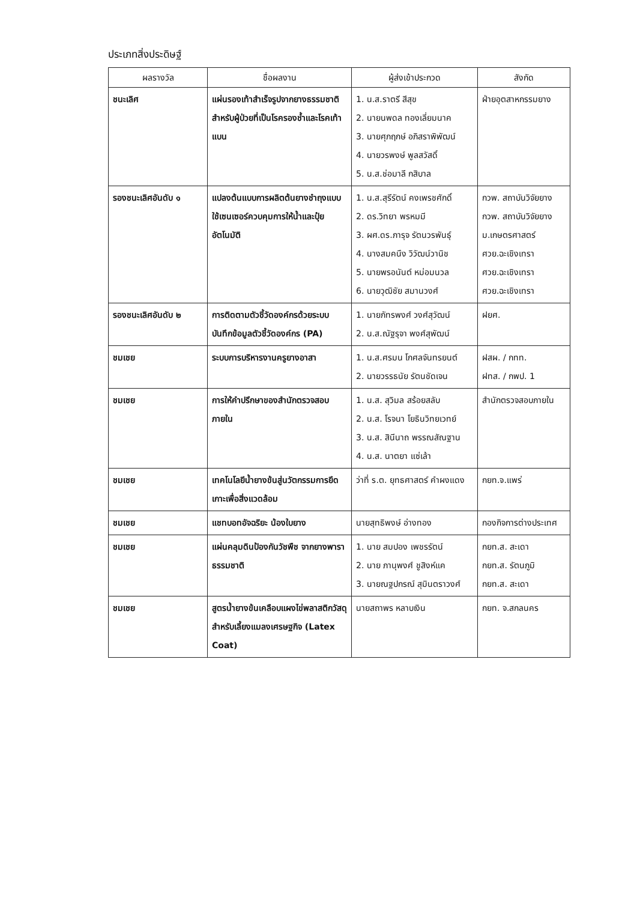ประเภทสิ่งประดิษฐ์
| ผลรางวัล | ชื่อผลงาน | ผู้ส่งเข้าประกวด | สังกัด |
| --- | --- | --- | --- |
| ชนะเลิศ | แผ่นรองเท้าสำเร็จรูปจากยางธรรมชาติสำหรับผู้ป่วยที่เป็นโรครองช้ำและโรคเท้าแบน | 1. น.ส.ราตรี สีสุข 2. นายนพดล ทองเลี่ยมนาค 3. นายศุภฤกษ์ อภิสราพิพัฒน์ 4. นายวรพงษ์ พูลสวัสดิ์ 5. น.ส.ช่อมาลี กสิบาล | ฝ่ายอุตสาหกรรมยาง |
| รองชนะเลิศอันดับ ๑ | แปลงต้นแบบการผลิตต้นยางชำถุงแบบใช้เซนเซอร์ควบคุมการให้น้ำและปุ๋ยอัตโนมัติ | 1. น.ส.สุรีรัตน์ คงเพรชศักดิ์ 2. ดร.วิทยา พรหมมี 3. ผศ.ดร.ภารุจ รัตนวรพันธุ์ 4. นางสมคนึง วิวัฒน์วานิช 5. นายพรอนันต์ หม่อมนวล 6. นายวุฒิชัย สมานวงศ์ | กวพ. สถาบันวิจัยยาง กวพ. สถาบันวิจัยยาง ม.เกษตรศาสตร์ ศวย.ฉะเชิงเทรา ศวย.ฉะเชิงเทรา ศวย.ฉะเชิงเทรา |
| รองชนะเลิศอันดับ ๒ | การติดตามตัวชี้วัดองค์กรด้วยระบบบันทึกข้อมูลตัวชี้วัดองค์กร (PA) | 1. นายภัทรพงศ์ วงศ์สุวัฒน์ 2. น.ส.ณัฐรุจา พงศ์สุพัฒน์ | ฝยศ. |
| ชมเชย | ระบบการบริหารงานครูยางอาสา | 1. น.ส.ศรมน โกศลจันทรยนต์ 2. นายวรรธนัย รัตนชัดเจน | ฝสผ. / กทท. ฝทส. / กพป. 1 |
| ชมเชย | การให้คำปรึกษาของสำนักตรวจสอบภายใน | 1. น.ส. สุวิมล สร้อยสลับ 2. น.ส. โรจนา โยธินวิทยเวทย์ 3. น.ส. สินีนาถ พรรณสัณฐาน 4. น.ส. นาตยา แซ่เล้า | สำนักตรวจสอบภายใน |
| ชมเชย | เทคโนโลยีน้ำยางข้นสู่นวัตกรรมการยึดเกาะเพื่อสิ่งแวดล้อม | ว่าที่ ร.ต. ยุทธศาสตร์ คำผงแดง | กยท.จ.แพร่ |
| ชมเชย | แชทบอทอัจฉริยะ น้องใบยาง | นายสุทธิพงษ์ อ่างทอง | กองกิจการต่างประเทศ |
| ชมเชย | แผ่นคลุมดินป้องกันวัชพืช จากยางพาราธรรมชาติ | 1. นาย สมปอง เพชรรัตน์ 2. นาย ภานุพงศ์ ชูสิงห์แค 3. นายณฐปกรณ์ สุมินตราวงศ์ | กยท.ส. สะเดา กยท.ส. รัตนภูมิ กยท.ส. สะเดา |
| ชมเชย | สูตรน้ำยางข้นเคลือบแผงไข่พลาสติกวัสดุสำหรับเลี้ยงแมลงเศรษฐกิจ (Latex Coat) | นายสถาพร หลาบเงิน | กยท. จ.สกลนคร |